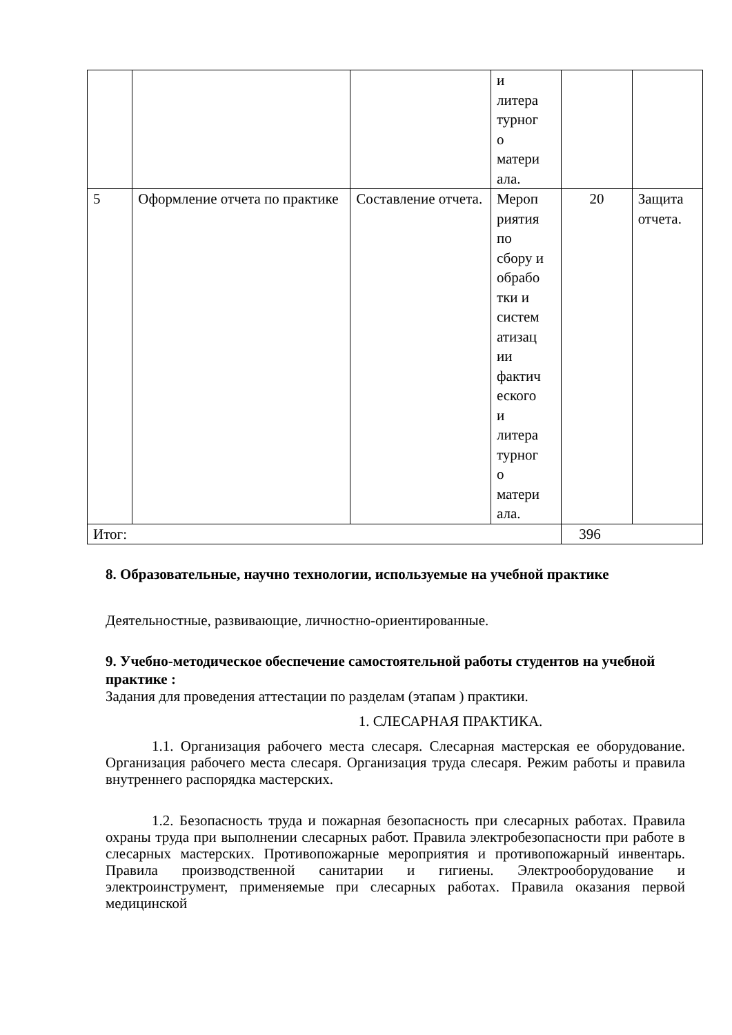| | | | и литера турног о матери ала. | | |
| 5 | Оформление отчета по практике | Составление отчета. | Мероп риятия по сбору и обрабо тки и систем атизац ии фактич еского и литера турног о матери ала. | 20 | Защита отчета. |
| Итог: | | | | 396 | |
8. Образовательные, научно технологии, используемые на учебной практике
Деятельностные, развивающие, личностно-ориентированные.
9. Учебно-методическое обеспечение самостоятельной работы студентов на учебной практике :
Задания для проведения аттестации по разделам (этапам ) практики.
1. СЛЕСАРНАЯ ПРАКТИКА.
1.1. Организация рабочего места слесаря. Слесарная мастерская ее оборудование. Организация рабочего места слесаря. Организация труда слесаря. Режим работы и правила внутреннего распорядка мастерских.
1.2. Безопасность труда и пожарная безопасность при слесарных работах. Правила охраны труда при выполнении слесарных работ. Правила электробезопасности при работе в слесарных мастерских. Противопожарные мероприятия и противопожарный инвентарь. Правила производственной санитарии и гигиены. Электрооборудование и электроинструмент, применяемые при слесарных работах. Правила оказания первой медицинской